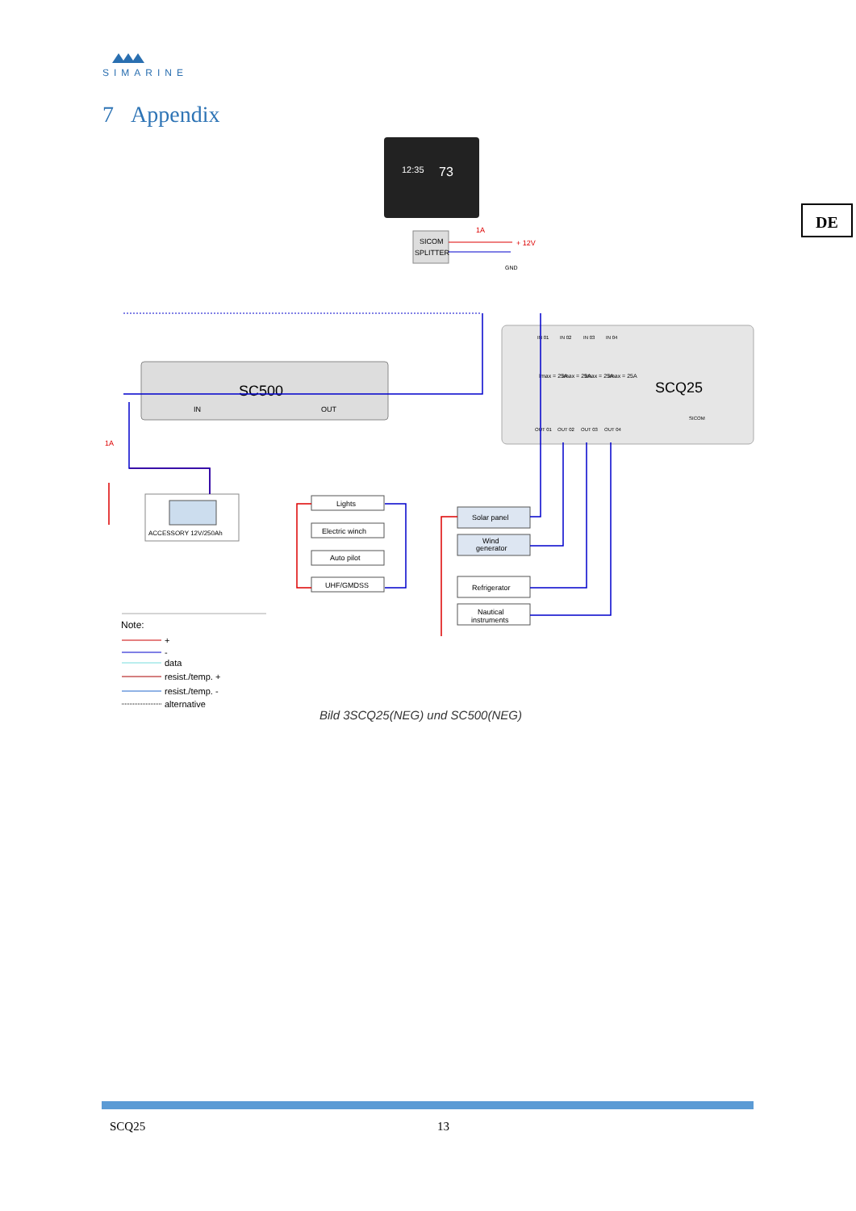SIMARINE
7 Appendix
DE
12:35
73
SICOM
SPLITTER
1A
+ 12V
GND
SC500
IN
OUT
SCQ25
SICOM
IN 01
IN 02
IN 03
IN 04
OUT 01
OUT 02
OUT 03
OUT 04
Imax = 25A
Imax = 25A
Imax = 25A
Imax = 25A
ACCESSORY 12V/250Ah
1A
Lights
Electric winch
Auto pilot
UHF/GMDSS
Solar panel
Wind
generator
Refrigerator
Nautical
instruments
Note:
+
-
data
resist./temp. +
resist./temp. -
alternative
Bild 3SCQ25(NEG) und SC500(NEG)
SCQ25 13